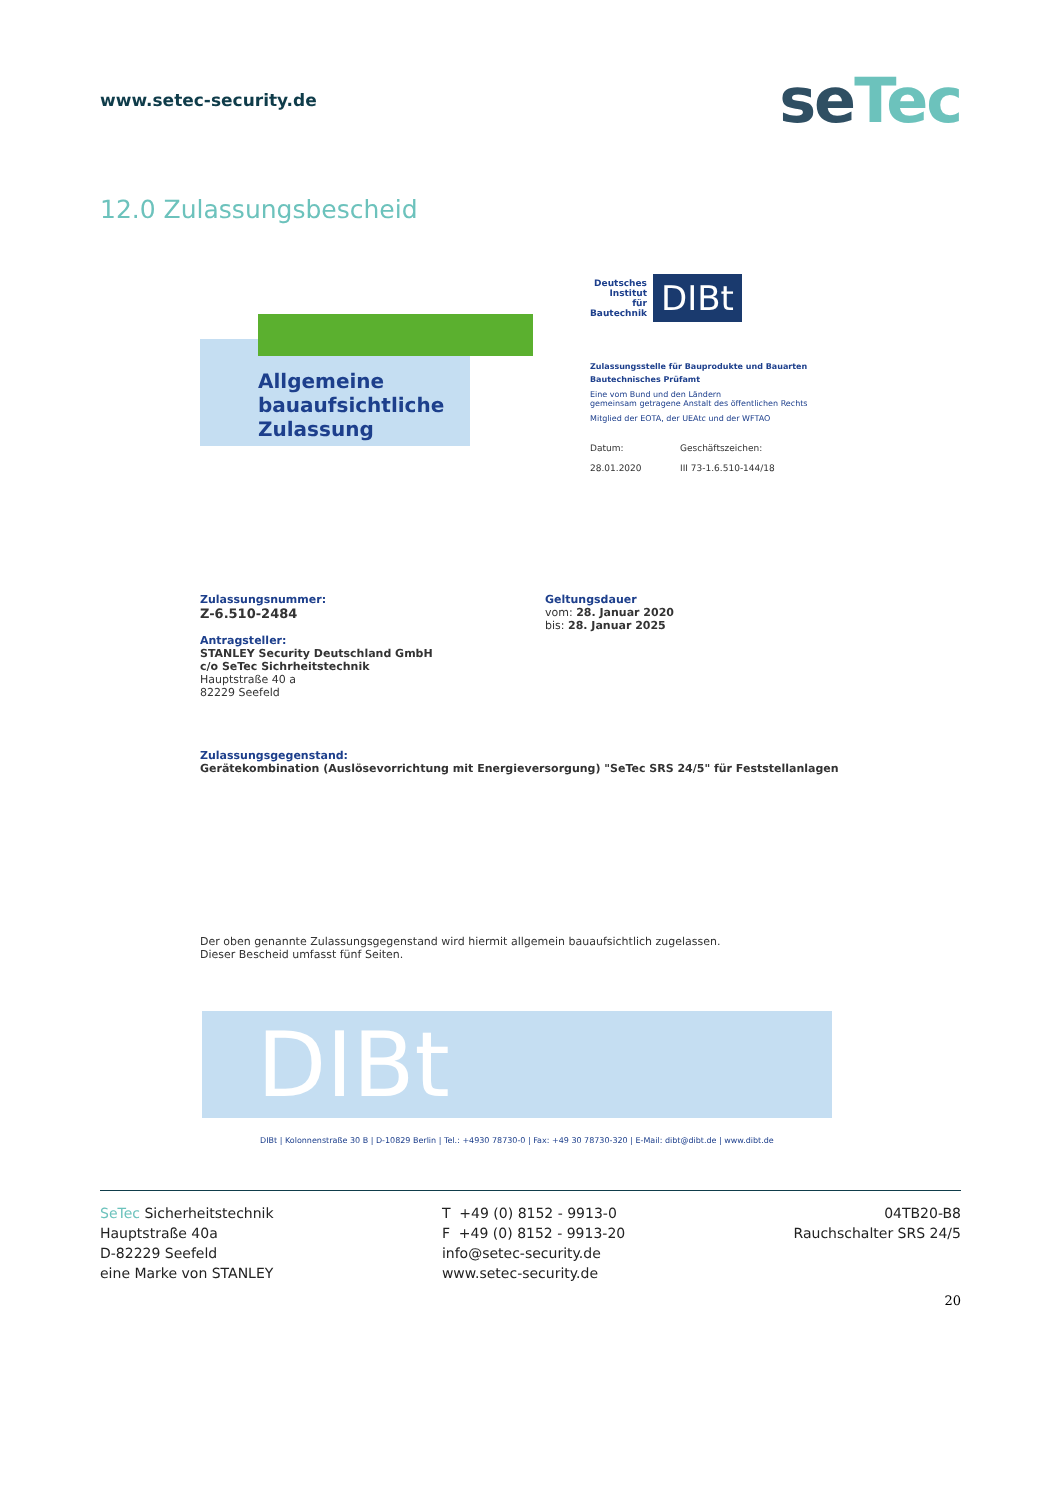www.setec-security.de
seTec
12.0 Zulassungsbescheid
Allgemeine
bauaufsichtliche
Zulassung
Deutsches
Institut
für
Bautechnik
DIBt
Zulassungsstelle für Bauprodukte und Bauarten
Bautechnisches Prüfamt
Eine vom Bund und den Ländern
gemeinsam getragene Anstalt des öffentlichen Rechts
Mitglied der EOTA, der UEAtc und der WFTAO
Datum:
28.01.2020
Geschäftszeichen:
III 73-1.6.510-144/18
Zulassungsnummer:
Z-6.510-2484
Antragsteller:
STANLEY Security Deutschland GmbH
c/o SeTec Sichrheitstechnik
Hauptstraße 40 a
82229 Seefeld
Geltungsdauer
vom: 28. Januar 2020
bis: 28. Januar 2025
Zulassungsgegenstand:
Gerätekombination (Auslösevorrichtung mit Energieversorgung) "SeTec SRS 24/5" für Feststellanlagen
Der oben genannte Zulassungsgegenstand wird hiermit allgemein bauaufsichtlich zugelassen.
Dieser Bescheid umfasst fünf Seiten.
DIBt
DIBt | Kolonnenstraße 30 B | D-10829 Berlin | Tel.: +4930 78730-0 | Fax: +49 30 78730-320 | E-Mail: dibt@dibt.de | www.dibt.de
SeTec Sicherheitstechnik
Hauptstraße 40a
D-82229 Seefeld
eine Marke von STANLEY
T +49 (0) 8152 - 9913-0
F +49 (0) 8152 - 9913-20
info@setec-security.de
www.setec-security.de
04TB20-B8
Rauchschalter SRS 24/5
20